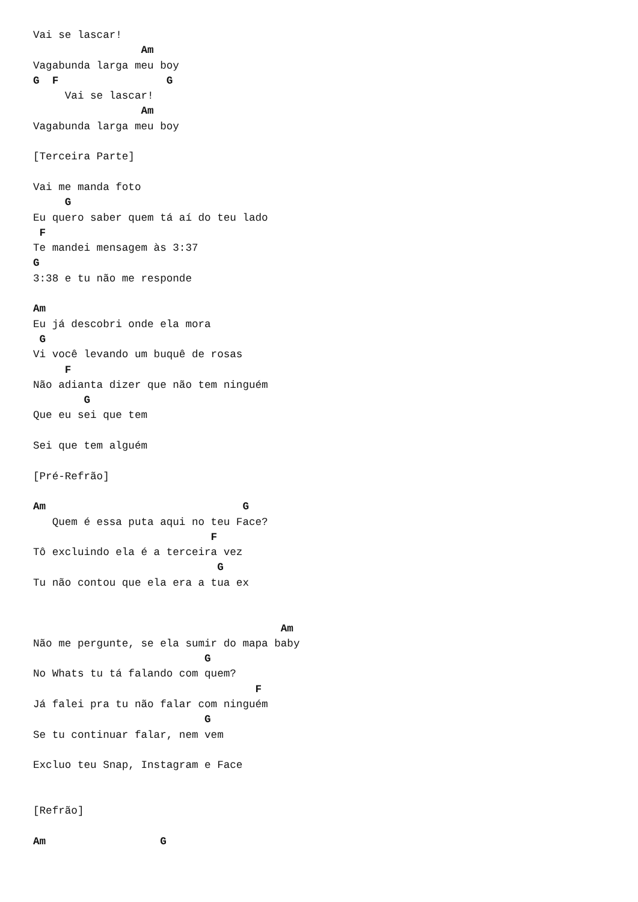Vai se lascar!
                 Am
Vagabunda larga meu boy
G  F                 G
     Vai se lascar!
                 Am
Vagabunda larga meu boy

[Terceira Parte]

Vai me manda foto
     G
Eu quero saber quem tá aí do teu lado
 F
Te mandei mensagem às 3:37
G
3:38 e tu não me responde

Am
Eu já descobri onde ela mora
 G
Vi você levando um buquê de rosas
     F
Não adianta dizer que não tem ninguém
        G
Que eu sei que tem

Sei que tem alguém

[Pré-Refrão]

Am                               G
   Quem é essa puta aqui no teu Face?
                            F
Tô excluindo ela é a terceira vez
                             G
Tu não contou que ela era a tua ex


                                       Am
Não me pergunte, se ela sumir do mapa baby
                           G
No Whats tu tá falando com quem?
                                   F
Já falei pra tu não falar com ninguém
                           G
Se tu continuar falar, nem vem

Excluo teu Snap, Instagram e Face


[Refrão]

Am                  G